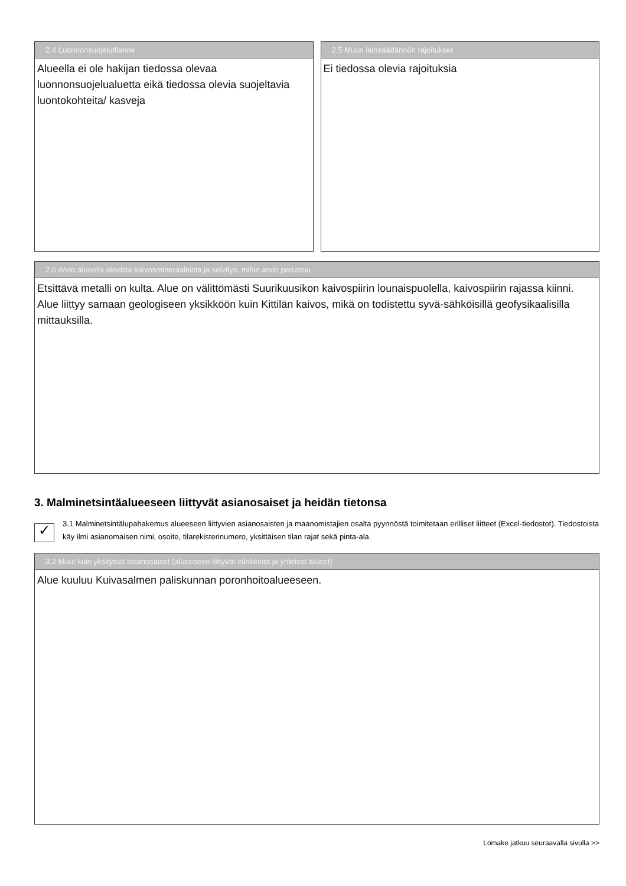2.4 Luonnonsuojelutilanne
Alueella ei ole hakijan tiedossa olevaa luonnonsuojelualuetta eikä tiedossa olevia suojeltavia luontokohteita/ kasveja
2.5 Muun lainsäädännön rajoitukset
Ei tiedossa olevia rajoituksia
2.6 Arvio alueella olevista kaivosmineraaleista ja selvitys, mihin arvio perustuu
Etsittävä metalli on kulta. Alue on välittömästi Suurikuusikon kaivospiirin lounaispuolella, kaivospiirin rajassa kiinni. Alue liittyy samaan geologiseen yksikköön kuin Kittilän kaivos, mikä on todistettu syvä-sähköisillä geofysikaalisilla mittauksilla.
3. Malminetsintäalueeseen liittyvät asianosaiset ja heidän tietonsa
✓
3.1 Malminetsintälupahakemus alueeseen liittyvien asianosaisten ja maanomistajien osalta pyynnöstä toimitetaan erilliset liitteet (Excel-tiedostot). Tiedostoista käy ilmi asianomaisen nimi, osoite, tilarekisterinumero, yksittäisen tilan rajat sekä pinta-ala.
3.2 Muut kuin yksityiset asianosaiset (alueeseen liittyvät elinkeinot ja yhteiset alueet)
Alue kuuluu Kuivasalmen paliskunnan poronhoitoalueeseen.
Lomake jatkuu seuraavalla sivulla >>